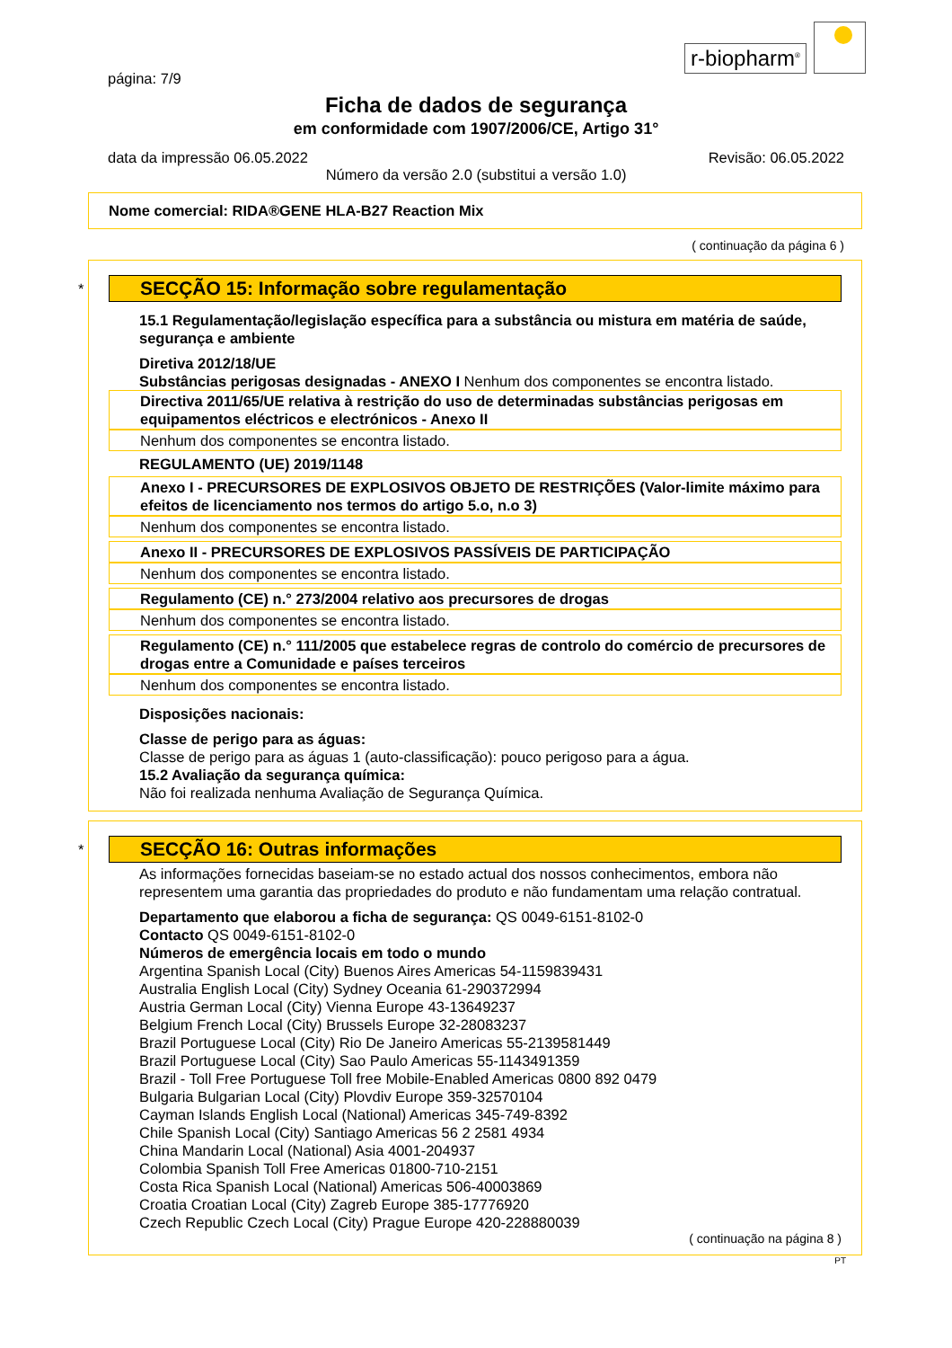r-biopharm<sup>®</sup>
página: 7/9
Ficha de dados de segurança
em conformidade com 1907/2006/CE, Artigo 31°
data da impressão 06.05.2022 Revisão: 06.05.2022
Número da versão 2.0 (substitui a versão 1.0)
Nome comercial: RIDA®GENE HLA-B27 Reaction Mix
( continuação da página 6 )
*
SECÇÃO 15: Informação sobre regulamentação
15.1 Regulamentação/legislação específica para a substância ou mistura em matéria de saúde, segurança e ambiente
Diretiva 2012/18/UE
Substâncias perigosas designadas - ANEXO I Nenhum dos componentes se encontra listado.
Directiva 2011/65/UE relativa à restrição do uso de determinadas substâncias perigosas em equipamentos eléctricos e electrónicos - Anexo II
Nenhum dos componentes se encontra listado.
REGULAMENTO (UE) 2019/1148
Anexo I - PRECURSORES DE EXPLOSIVOS OBJETO DE RESTRIÇÕES (Valor-limite máximo para efeitos de licenciamento nos termos do artigo 5.o, n.o 3)
Nenhum dos componentes se encontra listado.
Anexo II - PRECURSORES DE EXPLOSIVOS PASSÍVEIS DE PARTICIPAÇÃO
Nenhum dos componentes se encontra listado.
Regulamento (CE) n.° 273/2004 relativo aos precursores de drogas
Nenhum dos componentes se encontra listado.
Regulamento (CE) n.° 111/2005 que estabelece regras de controlo do comércio de precursores de drogas entre a Comunidade e países terceiros
Nenhum dos componentes se encontra listado.
Disposições nacionais:
Classe de perigo para as águas:
Classe de perigo para as águas 1 (auto-classificação): pouco perigoso para a água.
15.2 Avaliação da segurança química:
Não foi realizada nenhuma Avaliação de Segurança Química.
*
SECÇÃO 16: Outras informações
As informações fornecidas baseiam-se no estado actual dos nossos conhecimentos, embora não representem uma garantia das propriedades do produto e não fundamentam uma relação contratual.
Departamento que elaborou a ficha de segurança: QS 0049-6151-8102-0
Contacto QS 0049-6151-8102-0
Números de emergência locais em todo o mundo
Argentina Spanish Local (City) Buenos Aires Americas 54-1159839431
Australia English Local (City) Sydney Oceania 61-290372994
Austria German Local (City) Vienna Europe 43-13649237
Belgium French Local (City) Brussels Europe 32-28083237
Brazil Portuguese Local (City) Rio De Janeiro Americas 55-2139581449
Brazil Portuguese Local (City) Sao Paulo Americas 55-1143491359
Brazil - Toll Free Portuguese Toll free Mobile-Enabled Americas 0800 892 0479
Bulgaria Bulgarian Local (City) Plovdiv Europe 359-32570104
Cayman Islands English Local (National) Americas 345-749-8392
Chile Spanish Local (City) Santiago Americas 56 2 2581 4934
China Mandarin Local (National) Asia 4001-204937
Colombia Spanish Toll Free Americas 01800-710-2151
Costa Rica Spanish Local (National) Americas 506-40003869
Croatia Croatian Local (City) Zagreb Europe 385-17776920
Czech Republic Czech Local (City) Prague Europe 420-228880039
( continuação na página 8 )
PT